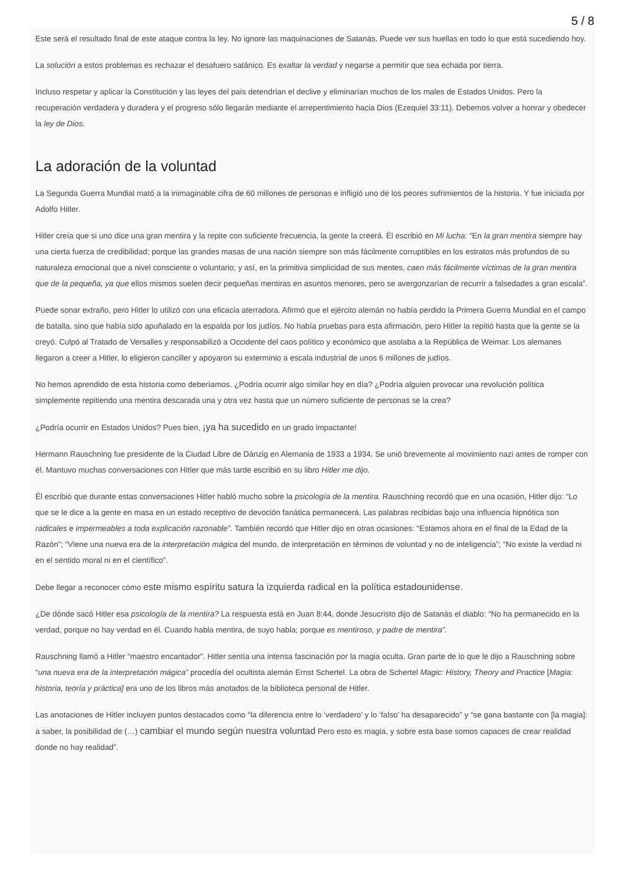5 / 8
Este será el resultado final de este ataque contra la ley. No ignore las maquinaciones de Satanás. Puede ver sus huellas en todo lo que está sucediendo hoy.
La solución a estos problemas es rechazar el desafuero satánico. Es exaltar la verdad y negarse a permitir que sea echada por tierra.
Incluso respetar y aplicar la Constitución y las leyes del país detendrían el declive y eliminarían muchos de los males de Estados Unidos. Pero la recuperación verdadera y duradera y el progreso sólo llegarán mediante el arrepentimiento hacia Dios (Ezequiel 33:11). Debemos volver a honrar y obedecer la ley de Dios.
La adoración de la voluntad
La Segunda Guerra Mundial mató a la inimaginable cifra de 60 millones de personas e infligió uno de los peores sufrimientos de la historia. Y fue iniciada por Adolfo Hitler.
Hitler creía que si uno dice una gran mentira y la repite con suficiente frecuencia, la gente la creerá. Él escribió en Mi lucha: “En la gran mentira siempre hay una cierta fuerza de credibilidad; porque las grandes masas de una nación siempre son más fácilmente corruptibles en los estratos más profundos de su naturaleza emocional que a nivel consciente o voluntario; y así, en la primitiva simplicidad de sus mentes, caen más fácilmente víctimas de la gran mentira que de la pequeña, ya que ellos mismos suelen decir pequeñas mentiras en asuntos menores, pero se avergonzarían de recurrir a falsedades a gran escala”.
Puede sonar extraño, pero Hitler lo utilizó con una eficacia aterradora. Afirmó que el ejército alemán no había perdido la Primera Guerra Mundial en el campo de batalla, sino que había sido apuñalado en la espalda por los judíos. No había pruebas para esta afirmación, pero Hitler la repitió hasta que la gente se la creyó. Culpó al Tratado de Versalles y responsabilizó a Occidente del caos político y económico que asolaba a la República de Weimar. Los alemanes llegaron a creer a Hitler, lo eligieron canciller y apoyaron su exterminio a escala industrial de unos 6 millones de judíos.
No hemos aprendido de esta historia como deberíamos. ¿Podría ocurrir algo similar hoy en día? ¿Podría alguien provocar una revolución política simplemente repitiendo una mentira descarada una y otra vez hasta que un número suficiente de personas se la crea?
¿Podría ocurrir en Estados Unidos? Pues bien, ¡ya ha sucedido en un grado impactante!
Hermann Rauschning fue presidente de la Ciudad Libre de Dánzig en Alemania de 1933 a 1934. Se unió brevemente al movimiento nazi antes de romper con él. Mantuvo muchas conversaciones con Hitler que más tarde escribió en su libro Hitler me dijo.
Él escribió que durante estas conversaciones Hitler habló mucho sobre la psicología de la mentira. Rauschning recordó que en una ocasión, Hitler dijo: “Lo que se le dice a la gente en masa en un estado receptivo de devoción fanática permanecerá. Las palabras recibidas bajo una influencia hipnótica son radicales e impermeables a toda explicación razonable”. También recordó que Hitler dijo en otras ocasiones: “Estamos ahora en el final de la Edad de la Razón”; “Viene una nueva era de la interpretación mágica del mundo, de interpretación en términos de voluntad y no de inteligencia”; “No existe la verdad ni en el sentido moral ni en el científico”.
Debe llegar a reconocer cómo este mismo espíritu satura la izquierda radical en la política estadounidense.
¿De dónde sacó Hitler esa psicología de la mentira? La respuesta está en Juan 8:44, donde Jesucristo dijo de Satanás el diablo: “No ha permanecido en la verdad, porque no hay verdad en él. Cuando habla mentira, de suyo habla; porque es mentiroso, y padre de mentira”.
Rauschning llamó a Hitler “maestro encantador”. Hitler sentía una intensa fascinación por la magia oculta. Gran parte de lo que le dijo a Rauschning sobre “una nueva era de la interpretación mágica” procedía del ocultista alemán Ernst Schertel. La obra de Schertel Magic: History, Theory and Practice [Magia: historia, teoría y práctica] era uno de los libros más anotados de la biblioteca personal de Hitler.
Las anotaciones de Hitler incluyen puntos destacados como “la diferencia entre lo ‘verdadero’ y lo ‘falso’ ha desaparecido” y “se gana bastante con [la magia]: a saber, la posibilidad de (…) cambiar el mundo según nuestra voluntad Pero esto es magia, y sobre esta base somos capaces de crear realidad donde no hay realidad”.